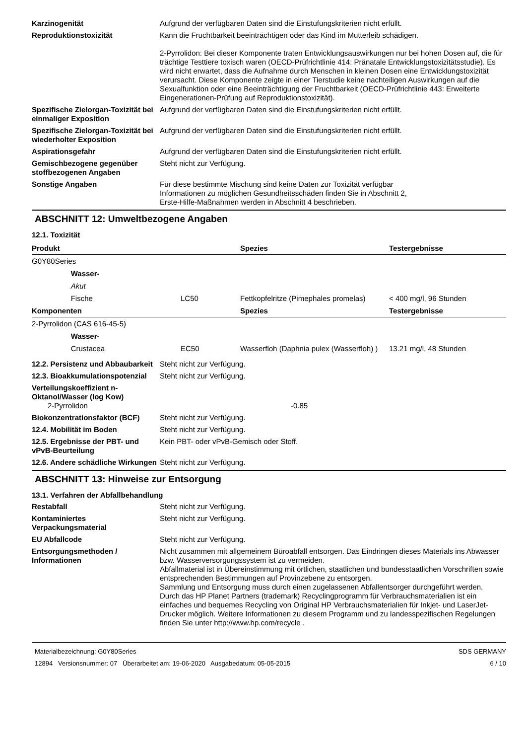Karzinogenität Aufgrund der verfügbaren Daten sind die Einstufungskriterien nicht erfüllt.
Reproduktionstoxizität Kann die Fruchtbarkeit beeinträchtigen oder das Kind im Mutterleib schädigen.
2-Pyrrolidon: Bei dieser Komponente traten Entwicklungsauswirkungen nur bei hohen Dosen auf, die für trächtige Testtiere toxisch waren (OECD-Prüfrichtlinie 414: Pränatale Entwicklungstoxizitätsstudie). Es wird nicht erwartet, dass die Aufnahme durch Menschen in kleinen Dosen eine Entwicklungstoxizität verursacht. Diese Komponente zeigte in einer Tierstudie keine nachteiligen Auswirkungen auf die Sexualfunktion oder eine Beeinträchtigung der Fruchtbarkeit (OECD-Prüfrichtlinie 443: Erweiterte Eingenerationen-Prüfung auf Reproduktionstoxizität).
Spezifische Zielorgan-Toxizität bei einmaliger Exposition
Aufgrund der verfügbaren Daten sind die Einstufungskriterien nicht erfüllt.
Spezifische Zielorgan-Toxizität bei wiederholter Exposition
Aufgrund der verfügbaren Daten sind die Einstufungskriterien nicht erfüllt.
Aspirationsgefahr Aufgrund der verfügbaren Daten sind die Einstufungskriterien nicht erfüllt.
Gemischbezogene gegenüber stoffbezogenen Angaben
Steht nicht zur Verfügung.
Sonstige Angaben Für diese bestimmte Mischung sind keine Daten zur Toxizität verfügbar
Informationen zu möglichen Gesundheitsschäden finden Sie in Abschnitt 2,
Erste-Hilfe-Maßnahmen werden in Abschnitt 4 beschrieben.
ABSCHNITT 12: Umweltbezogene Angaben
12.1. Toxizität
| Produkt | | | Spezies | Testergebnisse |
| --- | --- | --- | --- | --- |
| G0Y80Series | | | | |
| | Wasser- | | | |
| | Akut | | | |
| | Fische | LC50 | Fettkopfelritze (Pimephales promelas) | < 400 mg/l, 96 Stunden |
| Komponenten | | | Spezies | Testergebnisse |
| 2-Pyrrolidon (CAS 616-45-5) | | | | |
| | Wasser- | | | |
| | Crustacea | EC50 | Wasserfloh (Daphnia pulex (Wasserfloh) ) | 13.21 mg/l, 48 Stunden |
12.2. Persistenz und Abbaubarkeit
Steht nicht zur Verfügung.
12.3. Bioakkumulationspotenzial
Steht nicht zur Verfügung.
Verteilungskoeffizient n-Oktanol/Wasser (log Kow)
2-Pyrrolidon -0.85
Biokonzentrationsfaktor (BCF)
Steht nicht zur Verfügung.
12.4. Mobilität im Boden Steht nicht zur Verfügung.
12.5. Ergebnisse der PBT- und vPvB-Beurteilung
Kein PBT- oder vPvB-Gemisch oder Stoff.
12.6. Andere schädliche Wirkungen
Steht nicht zur Verfügung.
ABSCHNITT 13: Hinweise zur Entsorgung
13.1. Verfahren der Abfallbehandlung
Restabfall Steht nicht zur Verfügung.
Kontaminiertes Verpackungsmaterial
Steht nicht zur Verfügung.
EU Abfallcode Steht nicht zur Verfügung.
Entsorgungsmethoden / Informationen
Nicht zusammen mit allgemeinem Büroabfall entsorgen. Das Eindringen dieses Materials ins Abwasser bzw. Wasserversorgungssystem ist zu vermeiden.
Abfallmaterial ist in Übereinstimmung mit örtlichen, staatlichen und bundesstaatlichen Vorschriften sowie entsprechenden Bestimmungen auf Provinzebene zu entsorgen.
Sammlung und Entsorgung muss durch einen zugelassenen Abfallentsorger durchgeführt werden.
Durch das HP Planet Partners (trademark) Recyclingprogramm für Verbrauchsmaterialien ist ein einfaches und bequemes Recycling von Original HP Verbrauchsmaterialien für Inkjet- und LaserJet-Drucker möglich. Weitere Informationen zu diesem Programm und zu landesspezifischen Regelungen finden Sie unter http://www.hp.com/recycle .
Materialbezeichnung: G0Y80Series
12894 Versionsnummer: 07 Überarbeitet am: 19-06-2020 Ausgabedatum: 05-05-2015
SDS GERMANY
6 / 10